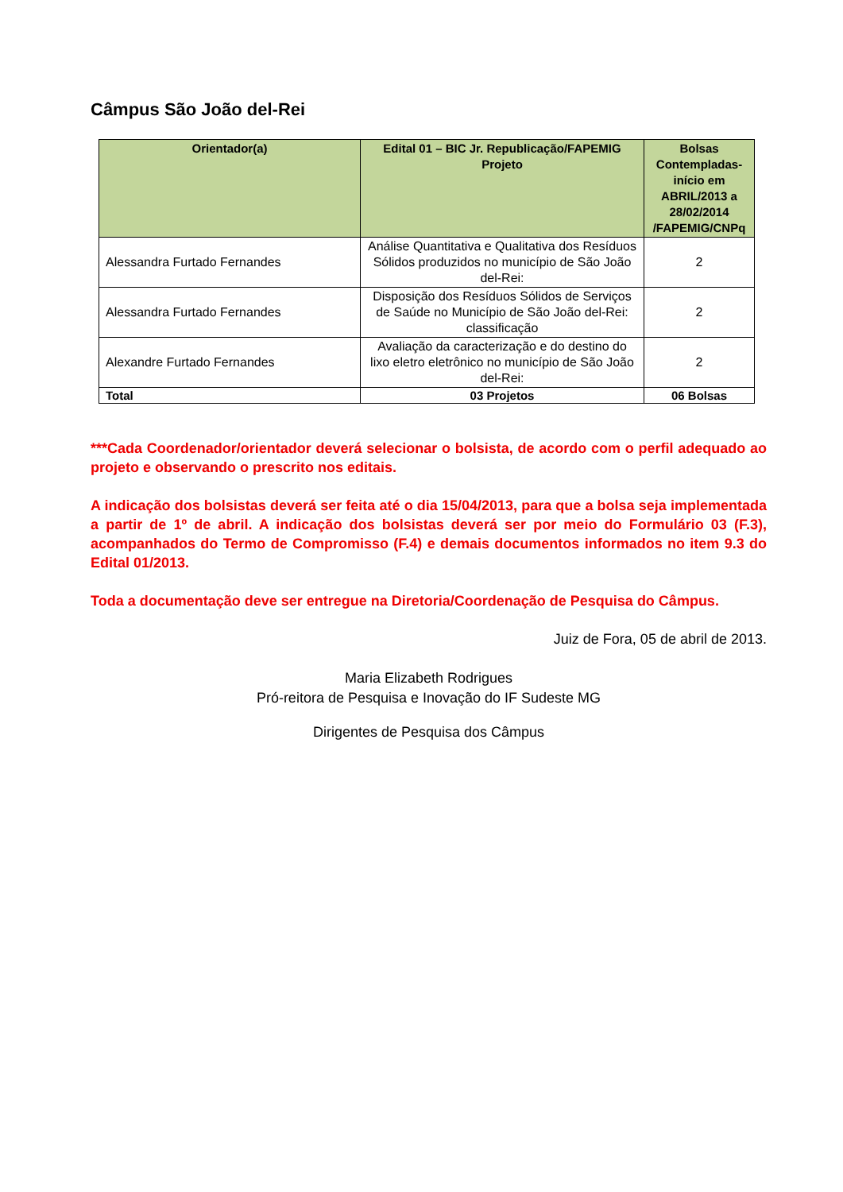Câmpus São João del-Rei
| Orientador(a) | Edital 01 – BIC Jr. Republicação/FAPEMIG Projeto | Bolsas Contempladas- início em ABRIL/2013 a 28/02/2014 /FAPEMIG/CNPq |
| --- | --- | --- |
| Alessandra Furtado Fernandes | Análise Quantitativa e Qualitativa dos Resíduos Sólidos produzidos no município de São João del-Rei: | 2 |
| Alessandra Furtado Fernandes | Disposição dos Resíduos Sólidos de Serviços de Saúde no Município de São João del-Rei: classificação | 2 |
| Alexandre Furtado Fernandes | Avaliação da caracterização e do destino do lixo eletro eletrônico no município de São João del-Rei: | 2 |
| Total | 03 Projetos | 06 Bolsas |
***Cada Coordenador/orientador deverá selecionar o bolsista, de acordo com o perfil adequado ao projeto e observando o prescrito nos editais.
A indicação dos bolsistas deverá ser feita até o dia 15/04/2013, para que a bolsa seja implementada a partir de 1º de abril. A indicação dos bolsistas deverá ser por meio do Formulário 03 (F.3), acompanhados do Termo de Compromisso (F.4) e demais documentos informados no item 9.3 do Edital 01/2013.
Toda a documentação deve ser entregue na Diretoria/Coordenação de Pesquisa do Câmpus.
Juiz de Fora, 05 de abril de 2013.
Maria Elizabeth Rodrigues
Pró-reitora de Pesquisa e Inovação do IF Sudeste MG
Dirigentes de Pesquisa dos Câmpus